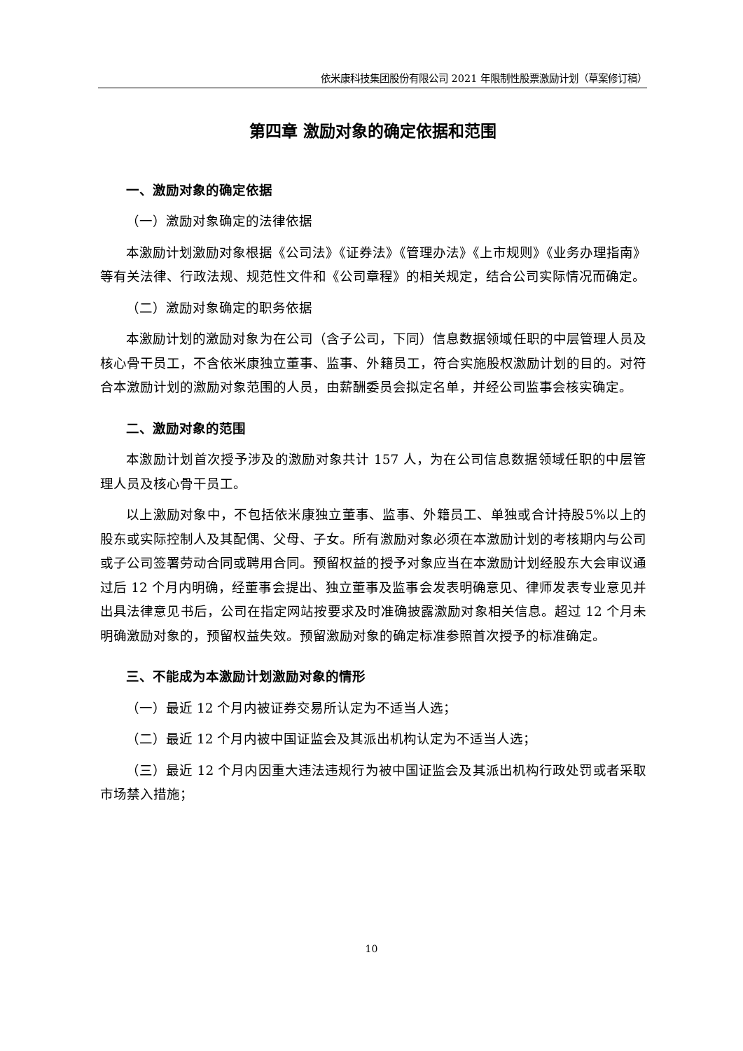依米康科技集团股份有限公司 2021 年限制性股票激励计划（草案修订稿）
第四章 激励对象的确定依据和范围
一、激励对象的确定依据
（一）激励对象确定的法律依据
本激励计划激励对象根据《公司法》《证券法》《管理办法》《上市规则》《业务办理指南》等有关法律、行政法规、规范性文件和《公司章程》的相关规定，结合公司实际情况而确定。
（二）激励对象确定的职务依据
本激励计划的激励对象为在公司（含子公司，下同）信息数据领域任职的中层管理人员及核心骨干员工，不含依米康独立董事、监事、外籍员工，符合实施股权激励计划的目的。对符合本激励计划的激励对象范围的人员，由薪酬委员会拟定名单，并经公司监事会核实确定。
二、激励对象的范围
本激励计划首次授予涉及的激励对象共计 157 人，为在公司信息数据领域任职的中层管理人员及核心骨干员工。
以上激励对象中，不包括依米康独立董事、监事、外籍员工、单独或合计持股5%以上的股东或实际控制人及其配偶、父母、子女。所有激励对象必须在本激励计划的考核期内与公司或子公司签署劳动合同或聘用合同。预留权益的授予对象应当在本激励计划经股东大会审议通过后 12 个月内明确，经董事会提出、独立董事及监事会发表明确意见、律师发表专业意见并出具法律意见书后，公司在指定网站按要求及时准确披露激励对象相关信息。超过 12 个月未明确激励对象的，预留权益失效。预留激励对象的确定标准参照首次授予的标准确定。
三、不能成为本激励计划激励对象的情形
（一）最近 12 个月内被证券交易所认定为不适当人选；
（二）最近 12 个月内被中国证监会及其派出机构认定为不适当人选；
（三）最近 12 个月内因重大违法违规行为被中国证监会及其派出机构行政处罚或者采取市场禁入措施；
10